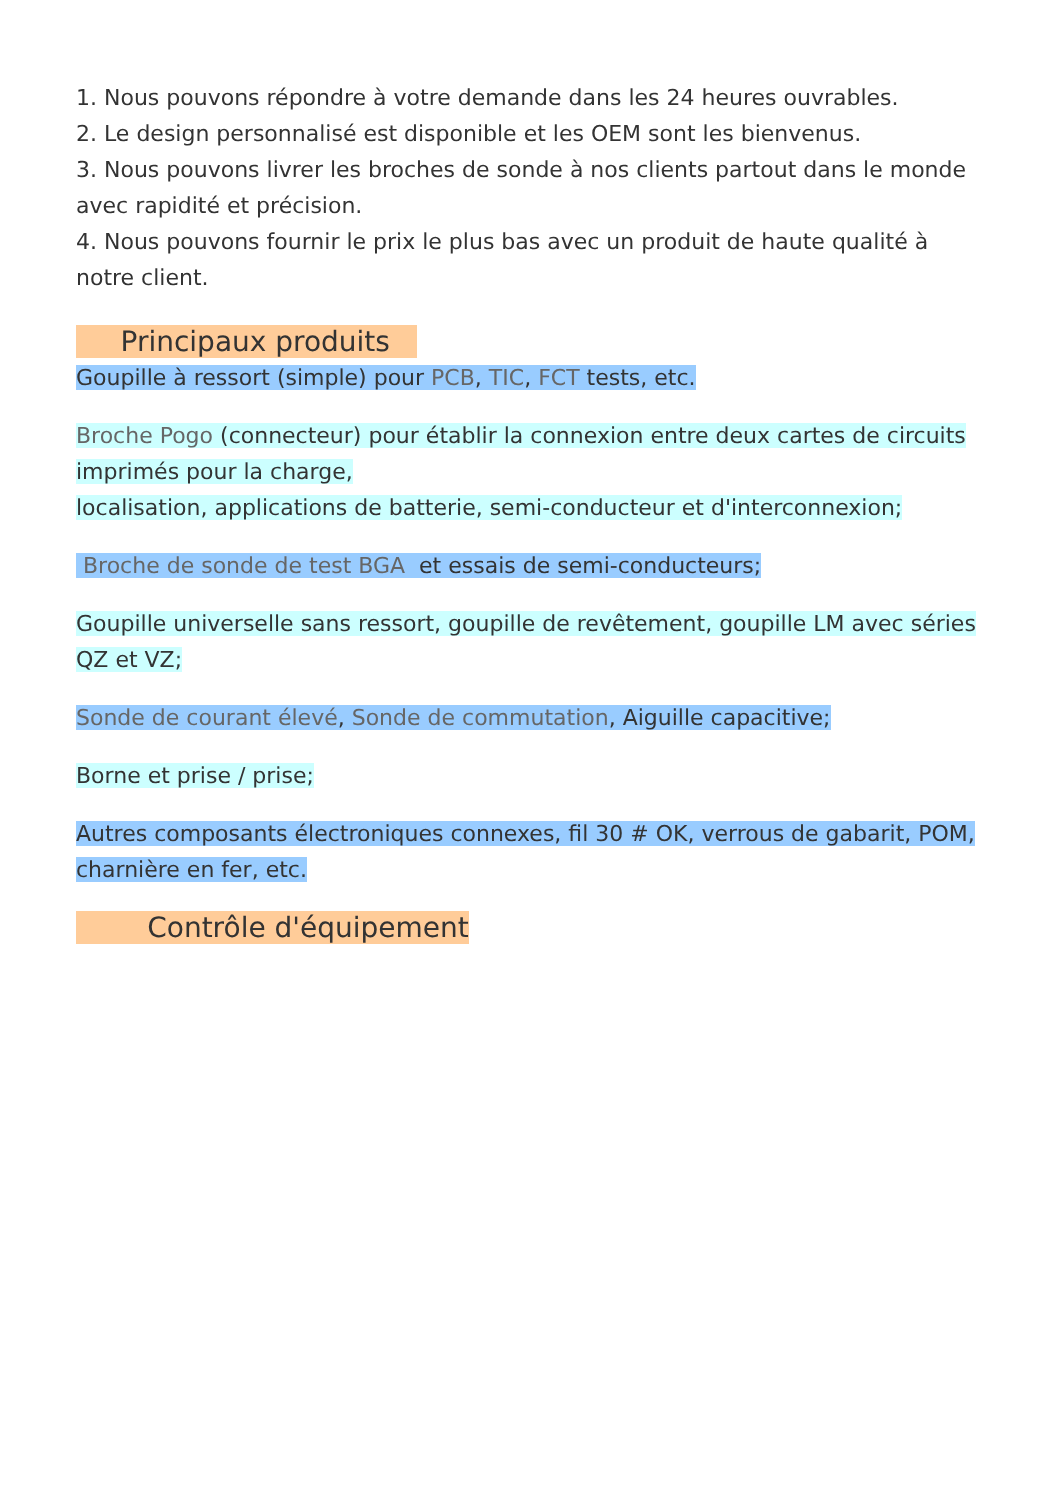1. Nous pouvons répondre à votre demande dans les 24 heures ouvrables.
2. Le design personnalisé est disponible et les OEM sont les bienvenus.
3. Nous pouvons livrer les broches de sonde à nos clients partout dans le monde avec rapidité et précision.
4. Nous pouvons fournir le prix le plus bas avec un produit de haute qualité à notre client.
Principaux produits
Goupille à ressort (simple) pour PCB, TIC, FCT tests, etc.
Broche Pogo (connecteur) pour établir la connexion entre deux cartes de circuits imprimés pour la charge,
localisation, applications de batterie, semi-conducteur et d'interconnexion;
Broche de sonde de test BGA et essais de semi-conducteurs;
Goupille universelle sans ressort, goupille de revêtement, goupille LM avec séries QZ et VZ;
Sonde de courant élevé, Sonde de commutation, Aiguille capacitive;
Borne et prise / prise;
Autres composants électroniques connexes, fil 30 # OK, verrous de gabarit, POM, charnière en fer, etc.
Contrôle d'équipement